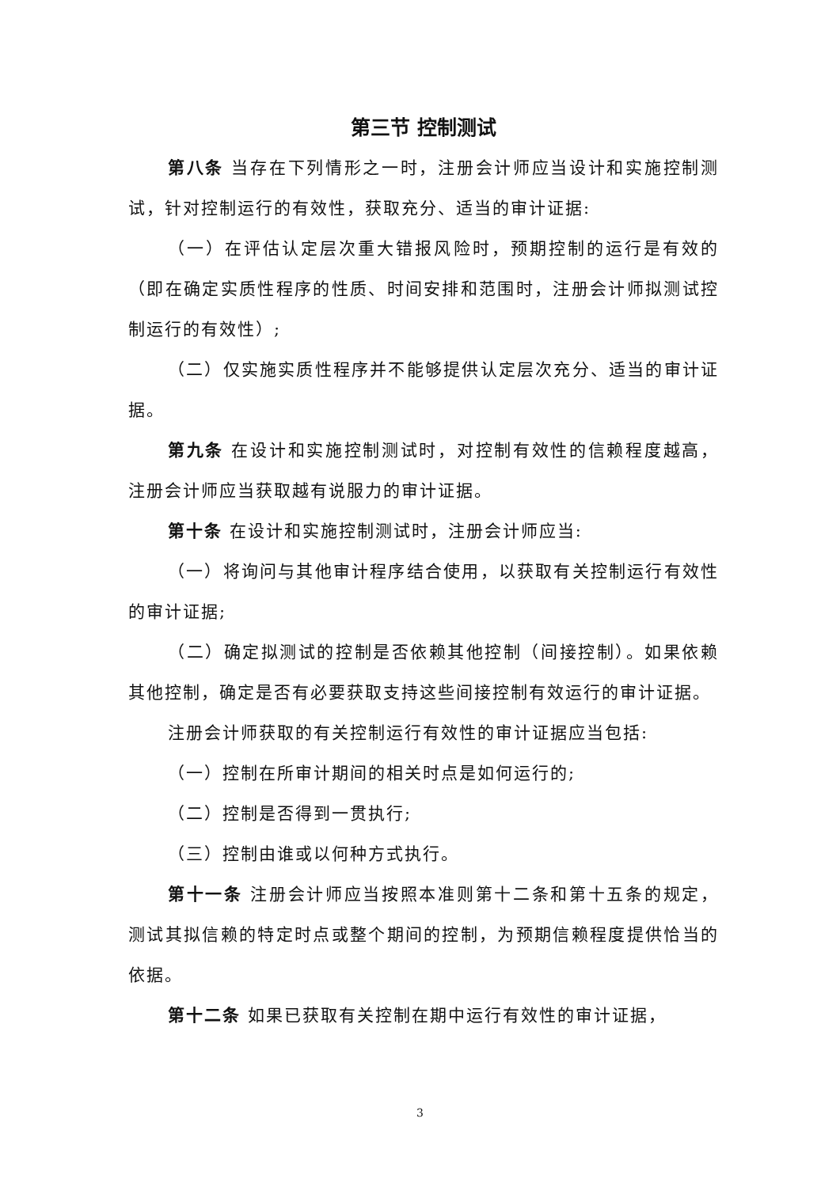第三节 控制测试
第八条 当存在下列情形之一时，注册会计师应当设计和实施控制测试，针对控制运行的有效性，获取充分、适当的审计证据:
（一）在评估认定层次重大错报风险时，预期控制的运行是有效的（即在确定实质性程序的性质、时间安排和范围时，注册会计师拟测试控制运行的有效性）;
（二）仅实施实质性程序并不能够提供认定层次充分、适当的审计证据。
第九条 在设计和实施控制测试时，对控制有效性的信赖程度越高，注册会计师应当获取越有说服力的审计证据。
第十条 在设计和实施控制测试时，注册会计师应当:
（一）将询问与其他审计程序结合使用，以获取有关控制运行有效性的审计证据;
（二）确定拟测试的控制是否依赖其他控制（间接控制）。如果依赖其他控制，确定是否有必要获取支持这些间接控制有效运行的审计证据。
注册会计师获取的有关控制运行有效性的审计证据应当包括:
（一）控制在所审计期间的相关时点是如何运行的;
（二）控制是否得到一贯执行;
（三）控制由谁或以何种方式执行。
第十一条 注册会计师应当按照本准则第十二条和第十五条的规定，测试其拟信赖的特定时点或整个期间的控制，为预期信赖程度提供恰当的依据。
第十二条 如果已获取有关控制在期中运行有效性的审计证据，
3